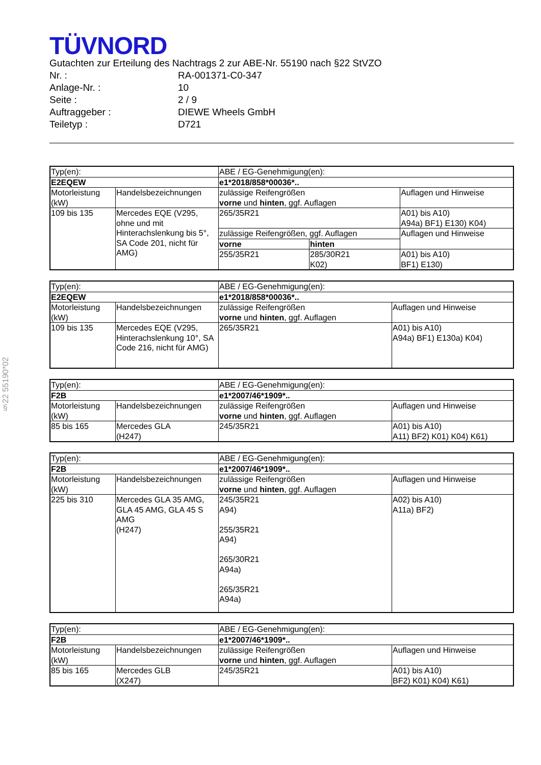§22 55190*02
TÜVNORD
Gutachten zur Erteilung des Nachtrags 2 zur ABE-Nr. 55190 nach §22 StVZO
Nr. : RA-001371-C0-347
Anlage-Nr. : 10
Seite : 2 / 9
Auftraggeber : DIEWE Wheels GmbH
Teiletyp : D721
| Typ(en): | | ABE / EG-Genehmigung(en): | | |
| E2EQEW | | e1*2018/858*00036*.. | | |
| Motorleistung (kW) | Handelsbezeichnungen | zulässige Reifengrößen vorne und hinten , ggf. Auflagen | | Auflagen und Hinweise |
| 109 bis 135 | Mercedes EQE (V295, ohne und mit Hinterachslenkung bis 5°, SA Code 201, nicht für AMG) | 265/35R21 | | A01) bis A10) A94a) BF1) E130) K04) |
| | | zulässige Reifengrößen, ggf. Auflagen | | Auflagen und Hinweise |
| | | vorne | hinten | |
| | | 255/35R21 | 285/30R21 K02) | A01) bis A10) BF1) E130) |
| Typ(en): | | ABE / EG-Genehmigung(en): | |
| E2EQEW | | e1*2018/858*00036*.. | |
| Motorleistung (kW) | Handelsbezeichnungen | zulässige Reifengrößen vorne und hinten , ggf. Auflagen | Auflagen und Hinweise |
| 109 bis 135 | Mercedes EQE (V295, Hinterachslenkung 10°, SA Code 216, nicht für AMG) | 265/35R21 | A01) bis A10) A94a) BF1) E130a) K04) |
| Typ(en): | | ABE / EG-Genehmigung(en): | |
| F2B | | e1*2007/46*1909*.. | |
| Motorleistung (kW) | Handelsbezeichnungen | zulässige Reifengrößen vorne und hinten , ggf. Auflagen | Auflagen und Hinweise |
| 85 bis 165 | Mercedes GLA (H247) | 245/35R21 | A01) bis A10) A11) BF2) K01) K04) K61) |
| Typ(en): | | ABE / EG-Genehmigung(en): | |
| F2B | | e1*2007/46*1909*.. | |
| Motorleistung (kW) | Handelsbezeichnungen | zulässige Reifengrößen vorne und hinten , ggf. Auflagen | Auflagen und Hinweise |
| 225 bis 310 | Mercedes GLA 35 AMG, GLA 45 AMG, GLA 45 S AMG (H247) | 245/35R21 A94) 255/35R21 A94) 265/30R21 A94a) 265/35R21 A94a) | A02) bis A10) A11a) BF2) |
| Typ(en): | | ABE / EG-Genehmigung(en): | |
| F2B | | e1*2007/46*1909*.. | |
| Motorleistung (kW) | Handelsbezeichnungen | zulässige Reifengrößen vorne und hinten , ggf. Auflagen | Auflagen und Hinweise |
| 85 bis 165 | Mercedes GLB (X247) | 245/35R21 | A01) bis A10) BF2) K01) K04) K61) |